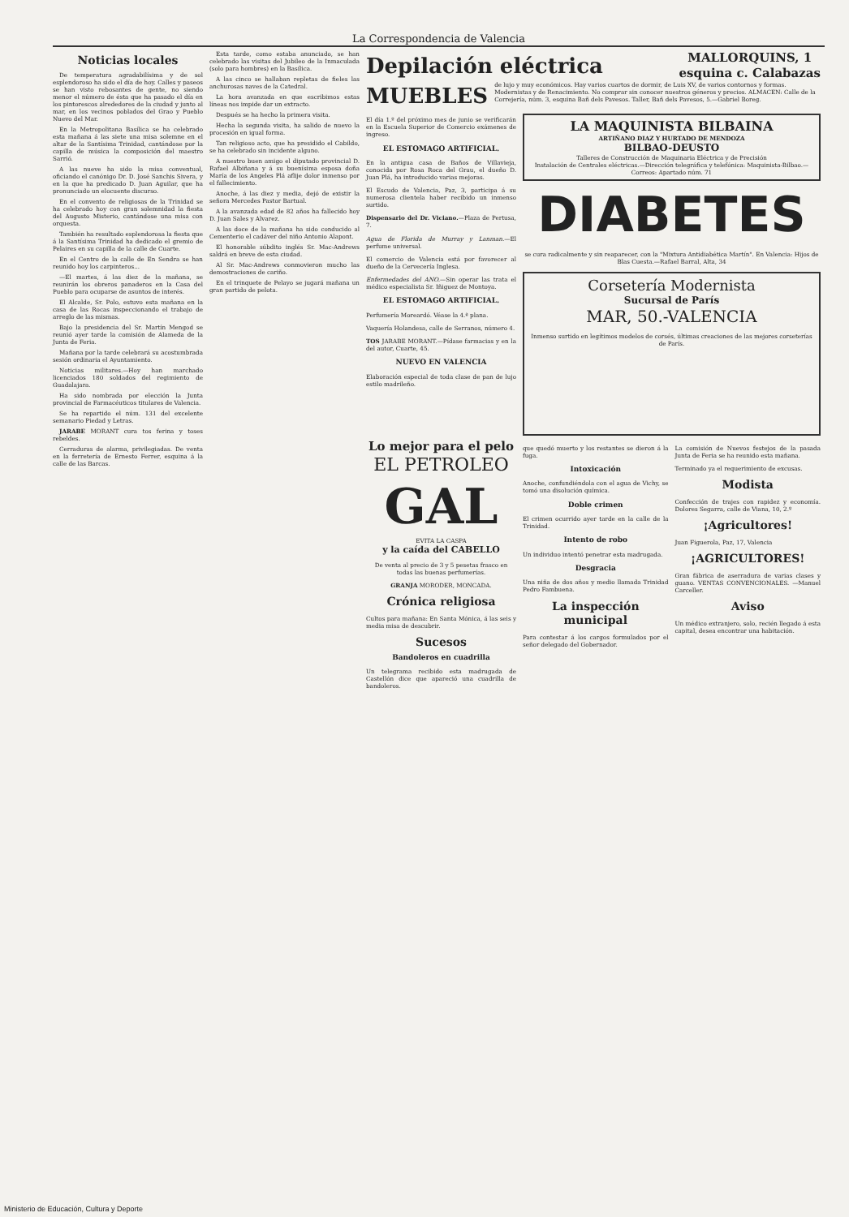La Correspondencia de Valencia
Noticias locales
De temperatura agradabilísima y de sol esplendoroso ha sido el día de hoy. Calles y paseos se han visto rebosantes de gente, no siendo menor el número de ésta que ha pasado el día en los pintorescos alrededores de la ciudad y junto al mar, en los vecinos poblados del Grao y Pueblo Nuevo del Mar.
En la Metropolitana Basílica se ha celebrado esta mañana á las siete una misa solemne en el altar de la Santísima Trinidad, cantándose por la capilla de música la composición del maestro Sarrió.
A las nueve ha sido la misa conventual, oficiando el canónigo Dr. D. José Sanchis Sivera, y en la que ha predicado D. Juan Aguilar, que ha pronunciado un elocuente discurso.
En el convento de religiosas de la Trinidad se ha celebrado hoy con gran solemnidad la fiesta del Augusto Misterio, cantándose una misa con orquesta.
También ha resultado esplendorosa la fiesta que á la Santísima Trinidad ha dedicado el gremio de Pelaires en su capilla de la calle de Cuarte.
En el Centro de la calle de En Sendra se han reunido hoy los carpinteros...
—El martes, á las diez de la mañana, se reunirán los obreros panaderos en la Casa del Pueblo para ocuparse de asuntos de interés.
El Alcalde, Sr. Polo, estuvo esta mañana en la casa de las Rocas inspeccionando el trabajo de arreglo de las mismas.
Bajo la presidencia del Sr. Martín Mengod se reunió ayer tarde la comisión de Alameda de la Junta de Feria.
Mañana por la tarde celebrará su acostumbrada sesión ordinaria el Ayuntamiento.
Noticias militares.—Hoy han marchado licenciados 180 soldados del regimiento de Guadalajara.
Ha sido nombrada por elección la Junta provincial de Farmacéuticos titulares de Valencia.
Se ha repartido el núm. 131 del excelente semanario Piedad y Letras.
JARABE MORANT cura tos ferina y toses rebeldes.
Cerraduras de alarma, privilegiadas. De venta en la ferretería de Ernesto Ferrer, esquina á la calle de las Barcas.
Esta tarde, como estaba anunciado, se han celebrado las visitas del Jubileo de la Inmaculada (solo para hombres) en la Basílica.
A las cinco se hallaban repletas de fieles las anchurosas naves de la Catedral.
La hora avanzada en que escribimos estas líneas nos impide dar un extracto.
Después se ha hecho la primera visita.
Hecha la segunda visita, ha salido de nuevo la procesión en igual forma.
Tan religioso acto, que ha presidido el Cabildo, se ha celebrado sin incidente alguno.
A nuestro buen amigo el diputado provincial D. Rafael Albiñana y á su buenísima esposa doña María de los Angeles Plá aflije dolor inmenso por el fallecimiento.
Anoche, á las diez y media, dejó de existir la señora Mercedes Pastor Bartual.
A la avanzada edad de 82 años ha fallecido hoy D. Juan Sales y Alvarez.
A las doce de la mañana ha sido conducido al Cementerio el cadáver del niño Antonio Alapont.
El honorable súbdito inglés Sr. Mac-Andrews saldrá en breve de esta ciudad.
Al Sr. Mac-Andrews conmovieron mucho las demostraciones de cariño.
En el trinquete de Pelayo se jugará mañana un gran partido de pelota.
Depilación eléctrica
MALLORQUINS, 1
esquina c. Calabazas
MUEBLES
de lujo y muy económicos. Hay varios cuartos de dormir, de Luis XV, de varios contornos y formas. Modernistas y de Renacimiento. No comprar sin conocer nuestros géneros y precios. ALMACEN: Calle de la Correjería, núm. 3, esquina Bañ dels Pavesos. Taller, Bañ dels Pavesos, 5.—Gabriel Boreg.
El día 1.º del próximo mes de junio se verificarán en la Escuela Superior de Comercio exámenes de ingreso.
EL ESTOMAGO ARTIFICIAL.
En la antigua casa de Baños de Villavieja, conocida por Rosa Roca del Grau, el dueño D. Juan Plá, ha introducido varias mejoras.
El Escudo de Valencia, Paz, 3, participa á su numerosa clientela haber recibido un inmenso surtido.
Dispensario del Dr. Viciano.—Plaza de Pertusa, 7.
Agua de Florida de Murray y Lanman.—El perfume universal.
El comercio de Valencia está por favorecer al dueño de la Cervecería Inglesa.
Enfermedades del ANO.—Sin operar las trata el médico especialista Sr. Iñiguez de Montoya.
EL ESTOMAGO ARTIFICIAL.
Perfumería Moreardó. Véase la 4.ª plana.
Vaquería Holandesa, calle de Serranos, número 4.
TOS JARABE MORANT.—Pídase farmacias y en la del autor, Cuarte, 45.
NUEVO EN VALENCIA
Elaboración especial de toda clase de pan de lujo estilo madrileño.
LA MAQUINISTA BILBAINA
ARTIÑANO DIAZ Y HURTADO DE MENDOZA
BILBAO-DEUSTO
Talleres de Construcción de Maquinaria Eléctrica y de Precisión
Instalación de Centrales eléctricas.—Dirección telegráfica y telefónica: Maquinista-Bilbao.—Correos: Apartado núm. 71
DIABETES
se cura radicalmente y sin reaparecer, con la "Mixtura Antidiabética Martín". En Valencia: Hijos de Blas Cuesta.—Rafael Barral, Alta, 34
Corsetería Modernista
Sucursal de París
MAR, 50.-VALENCIA
Inmenso surtido en legítimos modelos de corsés, últimas creaciones de las mejores corseterías de París.
Lo mejor para el pelo
EL PETROLEO
GAL
EVITA LA CASPA
y la caída del CABELLO
De venta al precio de 3 y 5 pesetas frasco en todas las buenas perfumerías.
GRANJA MORODER, MONCADA.
Crónica religiosa
Cultos para mañana: En Santa Mónica, á las seis y media misa de descubrir.
Sucesos
Bandoleros en cuadrilla
Un telegrama recibido esta madrugada de Castellón dice que apareció una cuadrilla de bandoleros.
que quedó muerto y los restantes se dieron á la fuga.
Intoxicación
Anoche, confundiéndola con el agua de Vichy, se tomó una disolución química.
Doble crimen
El crimen ocurrido ayer tarde en la calle de la Trinidad.
Intento de robo
Un individuo intentó penetrar esta madrugada.
Desgracia
Una niña de dos años y medio llamada Trinidad Pedro Fambuena.
La inspección municipal
Para contestar á los cargos formulados por el señor delegado del Gobernador.
La comisión de Nuevos festejos de la pasada Junta de Feria se ha reunido esta mañana.
Terminado ya el requerimiento de excusas.
Modista
Confección de trajes con rapidez y economía. Dolores Segarra, calle de Viana, 10, 2.º
¡Agricultores!
Juan Figuerola, Paz, 17, Valencia
¡AGRICULTORES!
Gran fábrica de aserradura de varias clases y guano. VENTAS CONVENCIONALES. —Manuel Carceller.
Aviso
Un médico extranjero, solo, recién llegado á esta capital, desea encontrar una habitación.
Ministerio de Educación, Cultura y Deporte